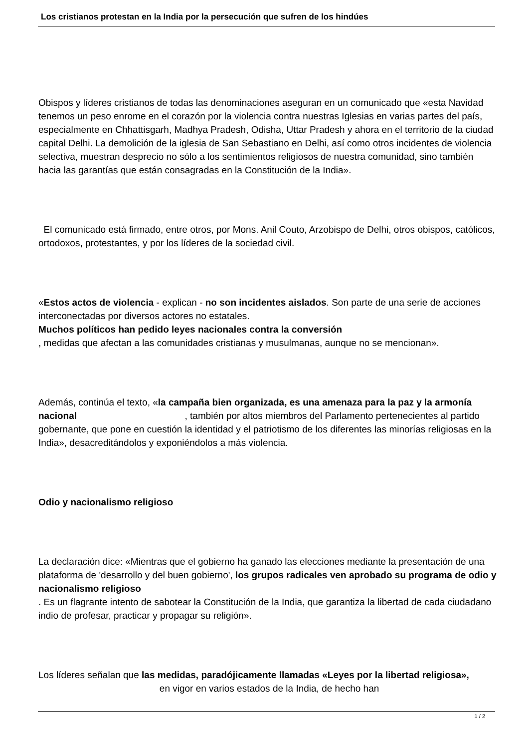Los cristianos protestan en la India por la persecución que sufren de los hindúes
Obispos y líderes cristianos de todas las denominaciones aseguran en un comunicado que «esta Navidad tenemos un peso enrome en el corazón por la violencia contra nuestras Iglesias en varias partes del país, especialmente en Chhattisgarh, Madhya Pradesh, Odisha, Uttar Pradesh y ahora en el territorio de la ciudad capital Delhi. La demolición de la iglesia de San Sebastiano en Delhi, así como otros incidentes de violencia selectiva, muestran desprecio no sólo a los sentimientos religiosos de nuestra comunidad, sino también hacia las garantías que están consagradas en la Constitución de la India».
El comunicado está firmado, entre otros, por Mons. Anil Couto, Arzobispo de Delhi, otros obispos, católicos, ortodoxos, protestantes, y por los líderes de la sociedad civil.
«Estos actos de violencia - explican - no son incidentes aislados. Son parte de una serie de acciones interconectadas por diversos actores no estatales.
Muchos políticos han pedido leyes nacionales contra la conversión
, medidas que afectan a las comunidades cristianas y musulmanas, aunque no se mencionan».
Además, continúa el texto, «la campaña bien organizada, es una amenaza para la paz y la armonía nacional , también por altos miembros del Parlamento pertenecientes al partido gobernante, que pone en cuestión la identidad y el patriotismo de los diferentes las minorías religiosas en la India», desacreditándolos y exponiéndolos a más violencia.
Odio y nacionalismo religioso
La declaración dice: «Mientras que el gobierno ha ganado las elecciones mediante la presentación de una plataforma de 'desarrollo y del buen gobierno', los grupos radicales ven aprobado su programa de odio y nacionalismo religioso
. Es un flagrante intento de sabotear la Constitución de la India, que garantiza la libertad de cada ciudadano indio de profesar, practicar y propagar su religión».
Los líderes señalan que las medidas, paradójicamente llamadas «Leyes por la libertad religiosa», en vigor en varios estados de la India, de hecho han
1 / 2